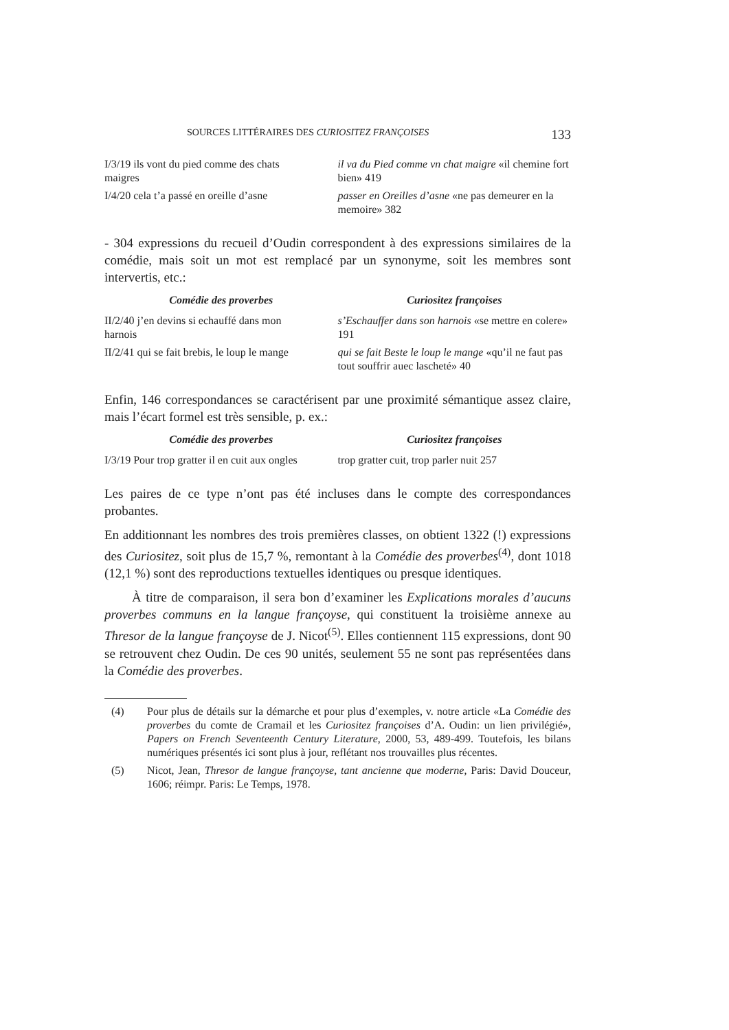SOURCES LITTÉRAIRES DES CURIOSITEZ FRANÇOISES 133
| I/3/19 ils vont du pied comme des chats maigres | il va du Pied comme vn chat maigre «il chemine fort bien» 419 |
| I/4/20 cela t’a passé en oreille d’asne | passer en Oreilles d’asne «ne pas demeurer en la memoire» 382 |
- 304 expressions du recueil d’Oudin correspondent à des expressions similaires de la comédie, mais soit un mot est remplacé par un synonyme, soit les membres sont intervertis, etc.:
| Comédie des proverbes | Curiositez françoises |
| --- | --- |
| II/2/40 j’en devins si echauffé dans mon harnois | s’Eschauffer dans son harnois «se mettre en colere» 191 |
| II/2/41 qui se fait brebis, le loup le mange | qui se fait Beste le loup le mange «qu’il ne faut pas tout souffrir auec lascheté» 40 |
Enfin, 146 correspondances se caractérisent par une proximité sémantique assez claire, mais l’écart formel est très sensible, p. ex.:
| Comédie des proverbes | Curiositez françoises |
| --- | --- |
| I/3/19 Pour trop gratter il en cuit aux ongles | trop gratter cuit, trop parler nuit 257 |
Les paires de ce type n’ont pas été incluses dans le compte des correspondances probantes.
En additionnant les nombres des trois premières classes, on obtient 1322 (!) expressions des Curiositez, soit plus de 15,7 %, remontant à la Comédie des proverbes<sup>(4)</sup>, dont 1018 (12,1 %) sont des reproductions textuelles identiques ou presque identiques.
À titre de comparaison, il sera bon d’examiner les Explications morales d’aucuns proverbes communs en la langue françoyse, qui constituent la troisième annexe au Thresor de la langue françoyse de J. Nicot<sup>(5)</sup>. Elles contiennent 115 expressions, dont 90 se retrouvent chez Oudin. De ces 90 unités, seulement 55 ne sont pas représentées dans la Comédie des proverbes.
(4) Pour plus de détails sur la démarche et pour plus d’exemples, v. notre article «La Comédie des proverbes du comte de Cramail et les Curiositez françoises d’A. Oudin: un lien privilégié», Papers on French Seventeenth Century Literature, 2000, 53, 489-499. Toutefois, les bilans numériques présentés ici sont plus à jour, reflétant nos trouvailles plus récentes.
(5) Nicot, Jean, Thresor de langue françoyse, tant ancienne que moderne, Paris: David Douceur, 1606; réimpr. Paris: Le Temps, 1978.